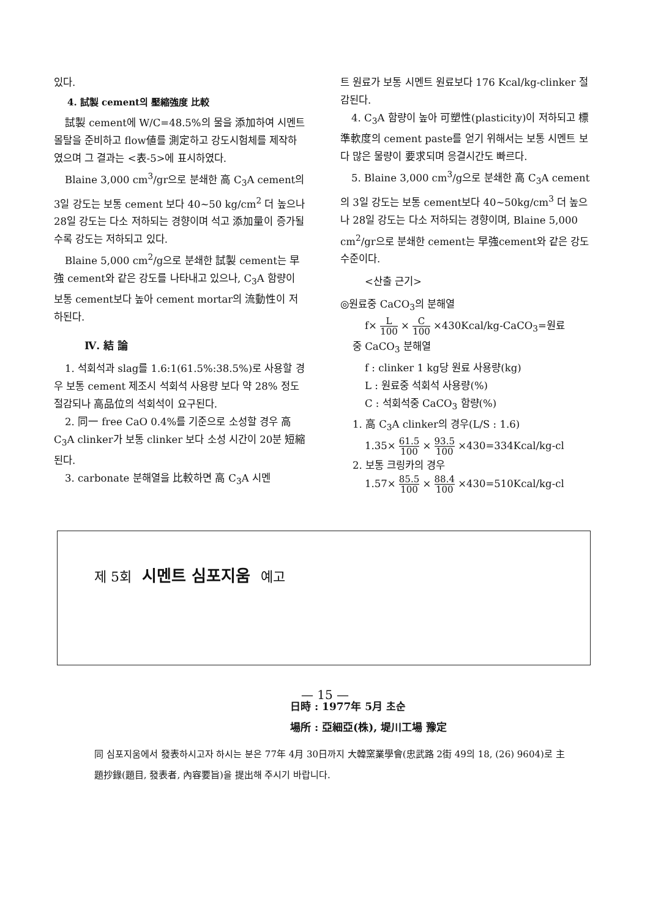있다.
4. 試製 cement의 壓縮強度 比較
試製 cement에 W/C=48.5%의 물을 添加하여 시멘트 몰탈을 준비하고 flow値를 測定하고 강도시험체를 제작하였으며 그 결과는 <表-5>에 표시하였다.
Blaine 3,000 cm<sup>3</sup>/gr으로 분쇄한 高 C<sub>3</sub>A cement의 3일 강도는 보통 cement 보다 40~50 kg/cm<sup>2</sup> 더 높으나 28일 강도는 다소 저하되는 경향이며 석고 添加量이 증가될 수록 강도는 저하되고 있다.
Blaine 5,000 cm<sup>2</sup>/g으로 분쇄한 試製 cement는 早強 cement와 같은 강도를 나타내고 있으나, C<sub>3</sub>A 함량이 보통 cement보다 높아 cement mortar의 流動性이 저하된다.
Ⅳ. 結 論
1. 석회석과 slag를 1.6:1(61.5%:38.5%)로 사용할 경우 보통 cement 제조시 석회석 사용량 보다 약 28% 정도 절감되나 高品位의 석회석이 요구된다.
2. 同一 free CaO 0.4%를 기준으로 소성할 경우 高 C<sub>3</sub>A clinker가 보통 clinker 보다 소성 시간이 20분 短縮된다.
3. carbonate 분해열을 比較하면 高 C<sub>3</sub>A 시멘
트 원료가 보통 시멘트 원료보다 176 Kcal/kg-clinker 절감된다.
4. C<sub>3</sub>A 함량이 높아 可塑性(plasticity)이 저하되고 標準軟度의 cement paste를 얻기 위해서는 보통 시멘트 보다 많은 물량이 要求되며 응결시간도 빠르다.
5. Blaine 3,000 cm<sup>3</sup>/g으로 분쇄한 高 C<sub>3</sub>A cement의 3일 강도는 보통 cement보다 40~50kg/cm<sup>3</sup> 더 높으나 28일 강도는 다소 저하되는 경향이며, Blaine 5,000 cm<sup>2</sup>/gr으로 분쇄한 cement는 早強cement와 같은 강도 수준이다.
<산출 근기>
◎원료중 CaCO<sub>3</sub>의 분해열
f× L 100 × C 100 ×430Kcal/kg-CaCO<sub>3</sub>=원료
중 CaCO<sub>3</sub> 분해열
f : clinker 1 kg당 원료 사용량(kg)
L : 원료중 석회석 사용량(%)
C : 석회석중 CaCO<sub>3</sub> 함량(%)
1. 高 C<sub>3</sub>A clinker의 경우(L/S : 1.6)
1.35× 61.5 100 × 93.5 100 ×430=334Kcal/kg-cl
2. 보통 크링카의 경우
1.57× 85.5 100 × 88.4 100 ×430=510Kcal/kg-cl
제 5회 시멘트 심포지움 예고
日時 : 1977年 5月 초순
場所 : 亞細亞(株), 堤川工場 豫定
同 심포지움에서 發表하시고자 하시는 분은 77年 4月 30日까지 大韓窯業學會(忠武路 2街 49의 18, (26) 9604)로 主題抄錄(題目, 發表者, 內容要旨)을 提出해 주시기 바랍니다.
— 15 —